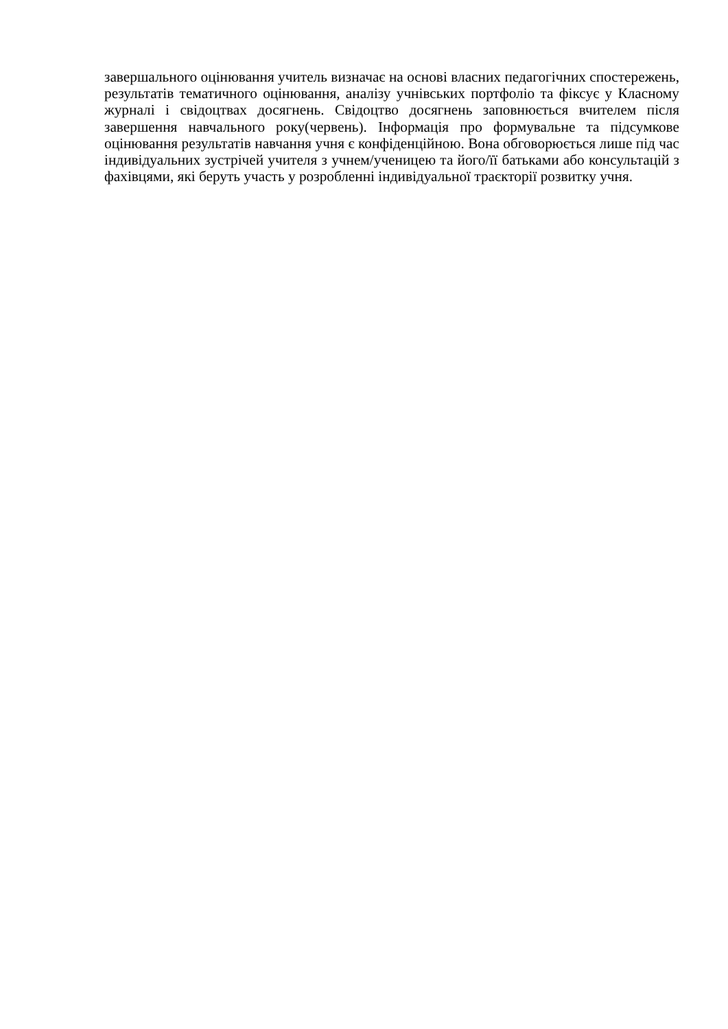завершального оцінювання учитель визначає на основі власних педагогічних спостережень, результатів тематичного оцінювання, аналізу учнівських портфоліо та фіксує у Класному журналі і свідоцтвах досягнень. Свідоцтво досягнень заповнюється вчителем після завершення навчального року(червень). Інформація про формувальне та підсумкове оцінювання результатів навчання учня є конфіденційною. Вона обговорюється лише під час індивідуальних зустрічей учителя з учнем/ученицею та його/її батьками або консультацій з фахівцями, які беруть участь у розробленні індивідуальної траєкторії розвитку учня.